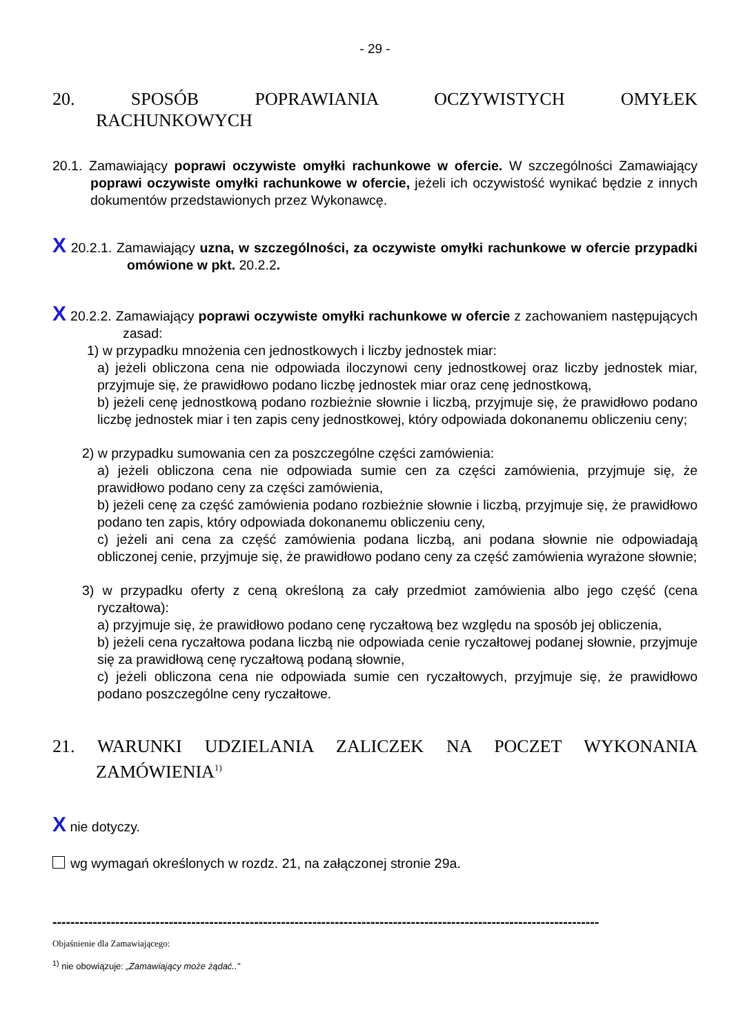- 29 -
20. SPOSÓB POPRAWIANIA OCZYWISTYCH OMYŁEK
RACHUNKOWYCH
20.1. Zamawiający poprawi oczywiste omyłki rachunkowe w ofercie. W szczególności Zamawiający poprawi oczywiste omyłki rachunkowe w ofercie, jeżeli ich oczywistość wynikać będzie z innych dokumentów przedstawionych przez Wykonawcę.
X 20.2.1. Zamawiający uzna, w szczególności, za oczywiste omyłki rachunkowe w ofercie przypadki omówione w pkt. 20.2.2.
X 20.2.2. Zamawiający poprawi oczywiste omyłki rachunkowe w ofercie z zachowaniem następujących zasad:
1) w przypadku mnożenia cen jednostkowych i liczby jednostek miar:
a) jeżeli obliczona cena nie odpowiada iloczynowi ceny jednostkowej oraz liczby jednostek miar, przyjmuje się, że prawidłowo podano liczbę jednostek miar oraz cenę jednostkową,
b) jeżeli cenę jednostkową podano rozbieżnie słownie i liczbą, przyjmuje się, że prawidłowo podano liczbę jednostek miar i ten zapis ceny jednostkowej, który odpowiada dokonanemu obliczeniu ceny;
2) w przypadku sumowania cen za poszczególne części zamówienia:
a) jeżeli obliczona cena nie odpowiada sumie cen za części zamówienia, przyjmuje się, że prawidłowo podano ceny za części zamówienia,
b) jeżeli cenę za część zamówienia podano rozbieżnie słownie i liczbą, przyjmuje się, że prawidłowo podano ten zapis, który odpowiada dokonanemu obliczeniu ceny,
c) jeżeli ani cena za część zamówienia podana liczbą, ani podana słownie nie odpowiadają obliczonej cenie, przyjmuje się, że prawidłowo podano ceny za część zamówienia wyrażone słownie;
3) w przypadku oferty z ceną określoną za cały przedmiot zamówienia albo jego część (cena ryczałtowa):
a) przyjmuje się, że prawidłowo podano cenę ryczałtową bez względu na sposób jej obliczenia,
b) jeżeli cena ryczałtowa podana liczbą nie odpowiada cenie ryczałtowej podanej słownie, przyjmuje się za prawidłową cenę ryczałtową podaną słownie,
c) jeżeli obliczona cena nie odpowiada sumie cen ryczałtowych, przyjmuje się, że prawidłowo podano poszczególne ceny ryczałtowe.
21. WARUNKI UDZIELANIA ZALICZEK NA POCZET WYKONANIA
ZAMÓWIENIA<sup>1)</sup>
X nie dotyczy.
wg wymagań określonych w rozdz. 21, na załączonej stronie 29a.
--------------------------------------------------------------------------------------------------------------------------
Objaśnienie dla Zamawiającego:
<sup>1)</sup> nie obowiązuje: „Zamawiający może żądać..”